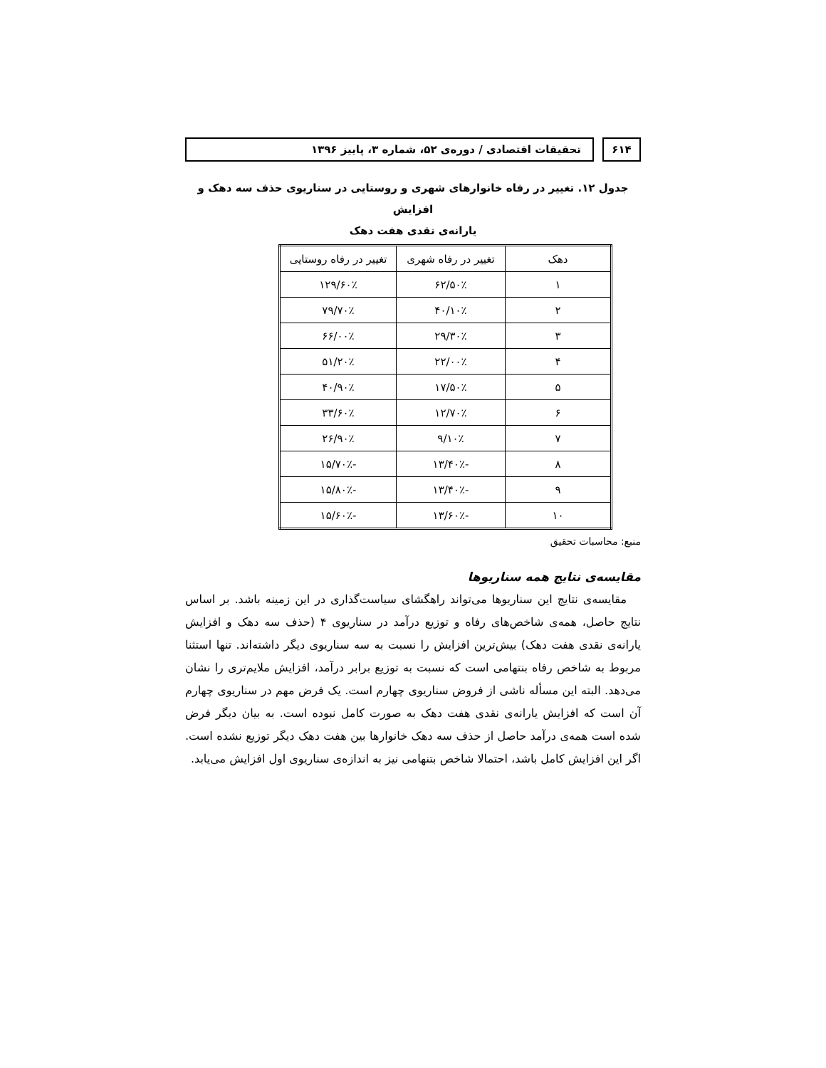۶۱۴ تحقیقات اقتصادی / دوره‌ی ۵۲، شماره ۳، پاییز ۱۳۹۶
جدول ۱۲. تغییر در رفاه خانوارهای شهری و روستایی در سناریوی حذف سه دهک و افزایش
یارانه‌ی نقدی هفت دهک
| دهک | تغییر در رفاه شهری | تغییر در رفاه روستایی |
| --- | --- | --- |
| ۱ | ۶۲/۵۰٪ | ۱۲۹/۶۰٪ |
| ۲ | ۴۰/۱۰٪ | ۷۹/۷۰٪ |
| ۳ | ۲۹/۳۰٪ | ۶۶/۰۰٪ |
| ۴ | ۲۲/۰۰٪ | ۵۱/۲۰٪ |
| ۵ | ۱۷/۵۰٪ | ۴۰/۹۰٪ |
| ۶ | ۱۲/۷۰٪ | ۳۳/۶۰٪ |
| ۷ | ۹/۱۰٪ | ۲۶/۹۰٪ |
| ۸ | -۱۳/۴۰٪ | -۱۵/۷۰٪ |
| ۹ | -۱۳/۴۰٪ | -۱۵/۸۰٪ |
| ۱۰ | -۱۳/۶۰٪ | -۱۵/۶۰٪ |
منبع: محاسبات تحقیق
مقایسه‌ی نتایج همه سناریوها
مقایسه‌ی نتایج این سناریوها می‌تواند راهگشای سیاست‌گذاری در این زمینه باشد. بر اساس نتایج حاصل، همه‌ی شاخص‌های رفاه و توزیع درآمد در سناریوی ۴ (حذف سه دهک و افزایش یارانه‌ی نقدی هفت دهک) بیش‌ترین افزایش را نسبت به سه سناریوی دیگر داشته‌اند. تنها استثنا مربوط به شاخص رفاه بنتهامی است که نسبت به توزیع برابر درآمد، افزایش ملایم‌تری را نشان می‌دهد. البته این مسأله ناشی از فروض سناریوی چهارم است. یک فرض مهم در سناریوی چهارم آن است که افزایش یارانه‌ی نقدی هفت دهک به صورت کامل نبوده است. به بیان دیگر فرض شده است همه‌ی درآمد حاصل از حذف سه دهک خانوارها بین هفت دهک دیگر توزیع نشده است. اگر این افزایش کامل باشد، احتمالا شاخص بتنهامی نیز به اندازه‌ی سناریوی اول افزایش می‌یابد.